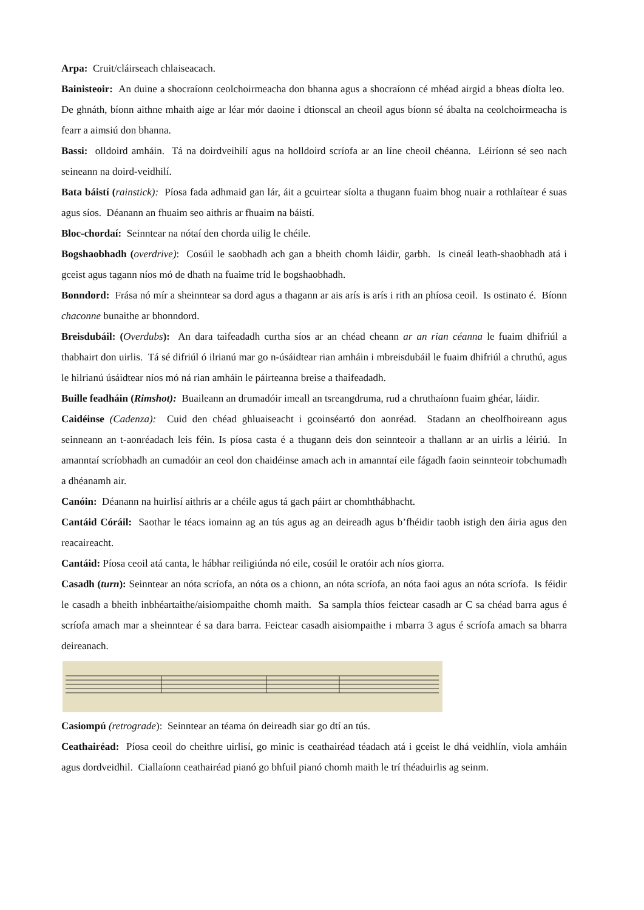Arpa: Cruit/cláirseach chlaiseacach.
Bainisteoir: An duine a shocraíonn ceolchoirmeacha don bhanna agus a shocraíonn cé mhéad airgid a bheas díolta leo. De ghnáth, bíonn aithne mhaith aige ar léar mór daoine i dtionscal an cheoil agus bíonn sé ábalta na ceolchoirmeacha is fearr a aimsiú don bhanna.
Bassi: olldoird amháin. Tá na doirdveihilí agus na holldoird scríofa ar an líne cheoil chéanna. Léiríonn sé seo nach seineann na doird-veidhilí.
Bata báistí (rainstick): Píosa fada adhmaid gan lár, áit a gcuirtear síolta a thugann fuaim bhog nuair a rothlaítear é suas agus síos. Déanann an fhuaim seo aithris ar fhuaim na báistí.
Bloc-chordaí: Seinntear na nótaí den chorda uilig le chéile.
Bogshaobhadh (overdrive): Cosúil le saobhadh ach gan a bheith chomh láidir, garbh. Is cineál leath-shaobhadh atá i gceist agus tagann níos mó de dhath na fuaime tríd le bogshaobhadh.
Bonndord: Frása nó mír a sheinntear sa dord agus a thagann ar ais arís is arís i rith an phíosa ceoil. Is ostinato é. Bíonn chaconne bunaithe ar bhonndord.
Breisdubáil: (Overdubs): An dara taifeadadh curtha síos ar an chéad cheann ar an rian céanna le fuaim dhifriúl a thabhairt don uirlis. Tá sé difriúl ó ilrianú mar go n-úsáidtear rian amháin i mbreisdubáil le fuaim dhifriúl a chruthú, agus le hilrianú úsáidtear níos mó ná rian amháin le páirteanna breise a thaifeadadh.
Buille feadháin (Rimshot): Buaileann an drumadóir imeall an tsreangdruma, rud a chruthaíonn fuaim ghéar, láidir.
Caidéinse (Cadenza): Cuid den chéad ghluaiseacht i gcoinséartó don aonréad. Stadann an cheolfhoireann agus seinneann an t-aonréadach leis féin. Is píosa casta é a thugann deis don seinnteoir a thallann ar an uirlis a léiriú. In amanntaí scríobhadh an cumadóir an ceol don chaidéinse amach ach in amanntaí eile fágadh faoin seinnteoir tobchumadh a dhéanamh air.
Canóin: Déanann na huirlisí aithris ar a chéile agus tá gach páirt ar chomhthábhacht.
Cantáid Córáil: Saothar le téacs iomainn ag an tús agus ag an deireadh agus b’fhéidir taobh istigh den áiria agus den reacaireacht.
Cantáid: Píosa ceoil atá canta, le hábhar reiligiúnda nó eile, cosúil le oratóir ach níos giorra.
Casadh (turn): Seinntear an nóta scríofa, an nóta os a chionn, an nóta scríofa, an nóta faoi agus an nóta scríofa. Is féidir le casadh a bheith inbhéartaithe/aisiompaithe chomh maith. Sa sampla thíos feictear casadh ar C sa chéad barra agus é scríofa amach mar a sheinntear é sa dara barra. Feictear casadh aisiompaithe i mbarra 3 agus é scríofa amach sa bharra deireanach.
Casiompú (retrograde): Seinntear an téama ón deireadh siar go dtí an tús.
Ceathairéad: Píosa ceoil do cheithre uirlisí, go minic is ceathairéad téadach atá i gceist le dhá veidhlín, viola amháin agus dordveidhil. Ciallaíonn ceathairéad pianó go bhfuil pianó chomh maith le trí théaduirlis ag seinm.